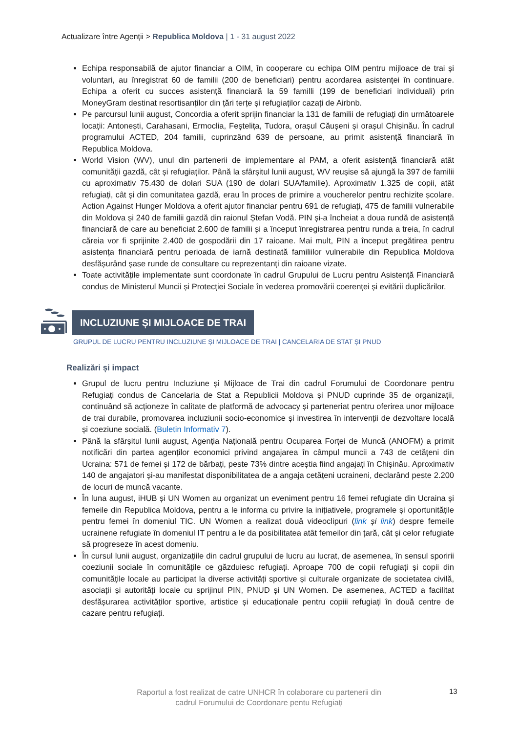Actualizare între Agenții > Republica Moldova | 1 - 31 august 2022
Echipa responsabilă de ajutor financiar a OIM, în cooperare cu echipa OIM pentru mijloace de trai și voluntari, au înregistrat 60 de familii (200 de beneficiari) pentru acordarea asistenței în continuare. Echipa a oferit cu succes asistență financiară la 59 familli (199 de beneficiari individuali) prin MoneyGram destinat resortisanților din țări terțe și refugiaților cazați de Airbnb.
Pe parcursul lunii august, Concordia a oferit sprijin financiar la 131 de familii de refugiați din următoarele locații: Antonești, Carahasani, Ermoclia, Feștelița, Tudora, orașul Căușeni și orașul Chișinău. În cadrul programului ACTED, 204 familii, cuprinzând 639 de persoane, au primit asistență financiară în Republica Moldova.
World Vision (WV), unul din partenerii de implementare al PAM, a oferit asistență financiară atât comunității gazdă, cât și refugiaților. Până la sfârșitul lunii august, WV reușise să ajungă la 397 de familii cu aproximativ 75.430 de dolari SUA (190 de dolari SUA/familie). Aproximativ 1.325 de copii, atât refugiați, cât și din comunitatea gazdă, erau în proces de primire a voucherelor pentru rechizite școlare. Action Against Hunger Moldova a oferit ajutor financiar pentru 691 de refugiați, 475 de familii vulnerabile din Moldova și 240 de familii gazdă din raionul Ștefan Vodă. PIN și-a încheiat a doua rundă de asistență financiară de care au beneficiat 2.600 de familii și a început înregistrarea pentru runda a treia, în cadrul căreia vor fi sprijinite 2.400 de gospodării din 17 raioane. Mai mult, PIN a început pregătirea pentru asistența financiară pentru perioada de iarnă destinată familiilor vulnerabile din Republica Moldova desfășurând șase runde de consultare cu reprezentanți din raioane vizate.
Toate activitățile implementate sunt coordonate în cadrul Grupului de Lucru pentru Asistență Financiară condus de Ministerul Muncii și Protecției Sociale în vederea promovării coerenței și evitării duplicărilor.
INCLUZIUNE ȘI MIJLOACE DE TRAI
GRUPUL DE LUCRU PENTRU INCLUZIUNE ȘI MIJLOACE DE TRAI | CANCELARIA DE STAT ȘI PNUD
Realizări și impact
Grupul de lucru pentru Incluziune și Mijloace de Trai din cadrul Forumului de Coordonare pentru Refugiați condus de Cancelaria de Stat a Republicii Moldova și PNUD cuprinde 35 de organizații, continuând să acționeze în calitate de platformă de advocacy și parteneriat pentru oferirea unor mijloace de trai durabile, promovarea incluziunii socio-economice și investirea în intervenții de dezvoltare locală și coeziune socială. (Buletin Informativ 7).
Până la sfârșitul lunii august, Agenția Națională pentru Ocuparea Forței de Muncă (ANOFM) a primit notificări din partea agenților economici privind angajarea în câmpul muncii a 743 de cetățeni din Ucraina: 571 de femei și 172 de bărbați, peste 73% dintre aceștia fiind angajați în Chișinău. Aproximativ 140 de angajatori și-au manifestat disponibilitatea de a angaja cetățeni ucraineni, declarând peste 2.200 de locuri de muncă vacante.
În luna august, iHUB și UN Women au organizat un eveniment pentru 16 femei refugiate din Ucraina și femeile din Republica Moldova, pentru a le informa cu privire la inițiativele, programele și oportunitățile pentru femei în domeniul TIC. UN Women a realizat două videoclipuri (link și link) despre femeile ucrainene refugiate în domeniul IT pentru a le da posibilitatea atât femeilor din țară, cât și celor refugiate să progreseze în acest domeniu.
În cursul lunii august, organizațiile din cadrul grupului de lucru au lucrat, de asemenea, în sensul sporirii coeziunii sociale în comunitățile ce găzduiesc refugiați. Aproape 700 de copii refugiați și copii din comunitățile locale au participat la diverse activități sportive și culturale organizate de societatea civilă, asociații și autorități locale cu sprijinul PIN, PNUD și UN Women. De asemenea, ACTED a facilitat desfășurarea activităților sportive, artistice și educaționale pentru copiii refugiați în două centre de cazare pentru refugiați.
Raportul a fost realizat de catre UNHCR în colaborare cu partenerii din
cadrul Forumului de Coordonare pentu Refugiați
13